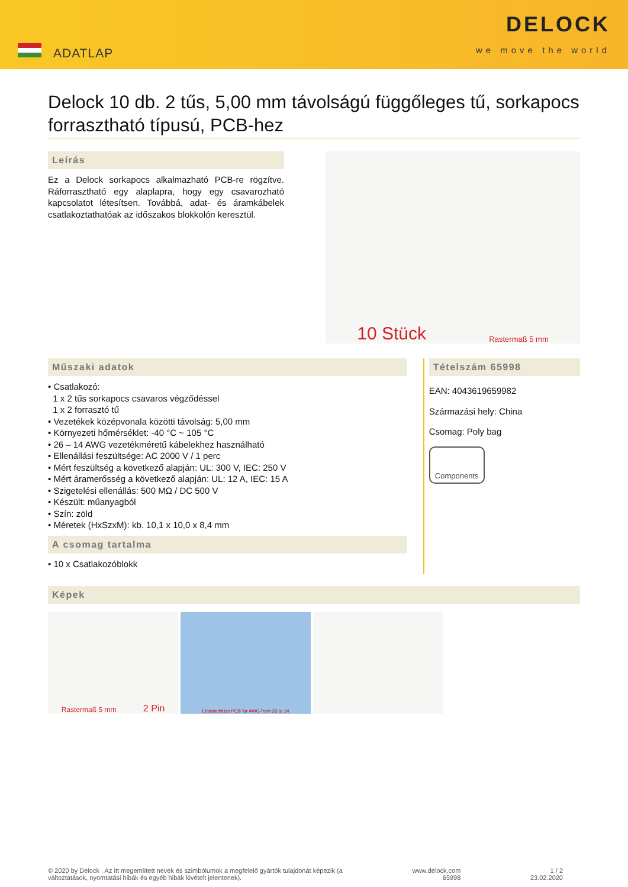ADATLAP
DELOCK
we move the world
Delock 10 db. 2 tűs, 5,00 mm távolságú függőleges tű, sorkapocs forrasztható típusú, PCB-hez
Leírás
Ez a Delock sorkapocs alkalmazható PCB-re rögzítve. Ráforrasztható egy alaplapra, hogy egy csavarozható kapcsolatot létesítsen. Továbbá, adat- és áramkábelek csatlakoztathatóak az időszakos blokkolón keresztül.
10 Stück Rastermaß 5 mm
Műszaki adatok
• Csatlakozó:
1 x 2 tűs sorkapocs csavaros végződéssel
1 x 2 forrasztó tű
• Vezetékek középvonala közötti távolság: 5,00 mm
• Környezeti hőmérséklet: -40 °C ~ 105 °C
• 26 – 14 AWG vezetékméretű kábelekhez használható
• Ellenállási feszültsége: AC 2000 V / 1 perc
• Mért feszültség a következő alapján: UL: 300 V, IEC: 250 V
• Mért áramerősség a következő alapján: UL: 12 A, IEC: 15 A
• Szigetelési ellenállás: 500 MΩ / DC 500 V
• Készült: műanyagból
• Szín: zöld
• Méretek (HxSzxM): kb. 10,1 x 10,0 x 8,4 mm
A csomag tartalma
• 10 x Csatlakozóblokk
Tételszám 65998
EAN: 4043619659982
Származási hely: China
Csomag: Poly bag
Components
Képek
Rastermaß 5 mm 2 Pin
Lötanschluss PCB for AWG from 26 to 14
© 2020 by Delock . Az itt megemlített nevek és szimbólumok a megfelelő gyártók tulajdonát képezik (a
változtatások, nyomtatási hibák és egyéb hibák kivételt jelentenek).
www.delock.com
65998
1 / 2
23.02.2020